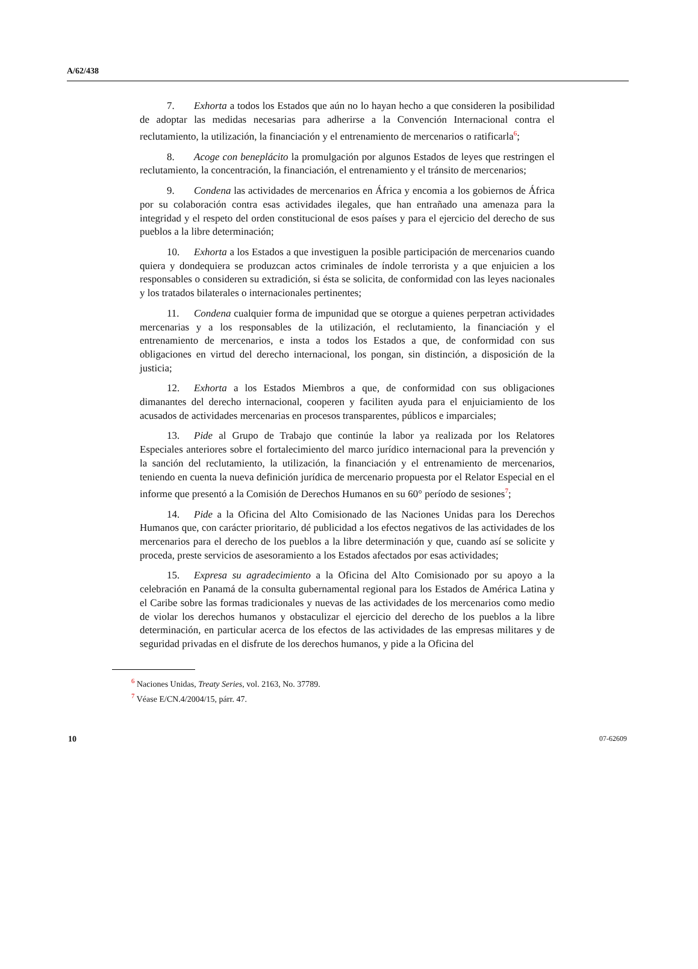A/62/438
7. Exhorta a todos los Estados que aún no lo hayan hecho a que consideren la posibilidad de adoptar las medidas necesarias para adherirse a la Convención Internacional contra el reclutamiento, la utilización, la financiación y el entrenamiento de mercenarios o ratificarla<sup>6</sup>;
8. Acoge con beneplácito la promulgación por algunos Estados de leyes que restringen el reclutamiento, la concentración, la financiación, el entrenamiento y el tránsito de mercenarios;
9. Condena las actividades de mercenarios en África y encomia a los gobiernos de África por su colaboración contra esas actividades ilegales, que han entrañado una amenaza para la integridad y el respeto del orden constitucional de esos países y para el ejercicio del derecho de sus pueblos a la libre determinación;
10. Exhorta a los Estados a que investiguen la posible participación de mercenarios cuando quiera y dondequiera se produzcan actos criminales de índole terrorista y a que enjuicien a los responsables o consideren su extradición, si ésta se solicita, de conformidad con las leyes nacionales y los tratados bilaterales o internacionales pertinentes;
11. Condena cualquier forma de impunidad que se otorgue a quienes perpetran actividades mercenarias y a los responsables de la utilización, el reclutamiento, la financiación y el entrenamiento de mercenarios, e insta a todos los Estados a que, de conformidad con sus obligaciones en virtud del derecho internacional, los pongan, sin distinción, a disposición de la justicia;
12. Exhorta a los Estados Miembros a que, de conformidad con sus obligaciones dimanantes del derecho internacional, cooperen y faciliten ayuda para el enjuiciamiento de los acusados de actividades mercenarias en procesos transparentes, públicos e imparciales;
13. Pide al Grupo de Trabajo que continúe la labor ya realizada por los Relatores Especiales anteriores sobre el fortalecimiento del marco jurídico internacional para la prevención y la sanción del reclutamiento, la utilización, la financiación y el entrenamiento de mercenarios, teniendo en cuenta la nueva definición jurídica de mercenario propuesta por el Relator Especial en el informe que presentó a la Comisión de Derechos Humanos en su 60° período de sesiones<sup>7</sup>;
14. Pide a la Oficina del Alto Comisionado de las Naciones Unidas para los Derechos Humanos que, con carácter prioritario, dé publicidad a los efectos negativos de las actividades de los mercenarios para el derecho de los pueblos a la libre determinación y que, cuando así se solicite y proceda, preste servicios de asesoramiento a los Estados afectados por esas actividades;
15. Expresa su agradecimiento a la Oficina del Alto Comisionado por su apoyo a la celebración en Panamá de la consulta gubernamental regional para los Estados de América Latina y el Caribe sobre las formas tradicionales y nuevas de las actividades de los mercenarios como medio de violar los derechos humanos y obstaculizar el ejercicio del derecho de los pueblos a la libre determinación, en particular acerca de los efectos de las actividades de las empresas militares y de seguridad privadas en el disfrute de los derechos humanos, y pide a la Oficina del
<sup>6</sup> Naciones Unidas, Treaty Series, vol. 2163, No. 37789.
<sup>7</sup> Véase E/CN.4/2004/15, párr. 47.
10 07-62609